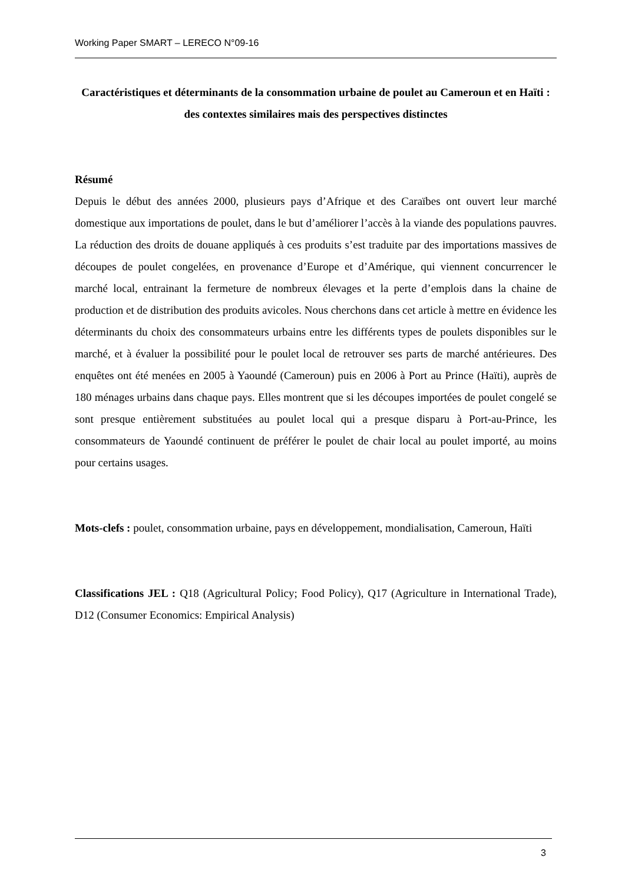Working Paper SMART – LERECO N°09-16
Caractéristiques et déterminants de la consommation urbaine de poulet au Cameroun et en Haïti : des contextes similaires mais des perspectives distinctes
Résumé
Depuis le début des années 2000, plusieurs pays d’Afrique et des Caraïbes ont ouvert leur marché domestique aux importations de poulet, dans le but d’améliorer l’accès à la viande des populations pauvres. La réduction des droits de douane appliqués à ces produits s’est traduite par des importations massives de découpes de poulet congelées, en provenance d’Europe et d’Amérique, qui viennent concurrencer le marché local, entrainant la fermeture de nombreux élevages et la perte d’emplois dans la chaine de production et de distribution des produits avicoles. Nous cherchons dans cet article à mettre en évidence les déterminants du choix des consommateurs urbains entre les différents types de poulets disponibles sur le marché, et à évaluer la possibilité pour le poulet local de retrouver ses parts de marché antérieures. Des enquêtes ont été menées en 2005 à Yaoundé (Cameroun) puis en 2006 à Port au Prince (Haïti), auprès de 180 ménages urbains dans chaque pays. Elles montrent que si les découpes importées de poulet congelé se sont presque entièrement substituées au poulet local qui a presque disparu à Port-au-Prince, les consommateurs de Yaoundé continuent de préférer le poulet de chair local au poulet importé, au moins pour certains usages.
Mots-clefs : poulet, consommation urbaine, pays en développement, mondialisation, Cameroun, Haïti
Classifications JEL : Q18 (Agricultural Policy; Food Policy), Q17 (Agriculture in International Trade), D12 (Consumer Economics: Empirical Analysis)
3